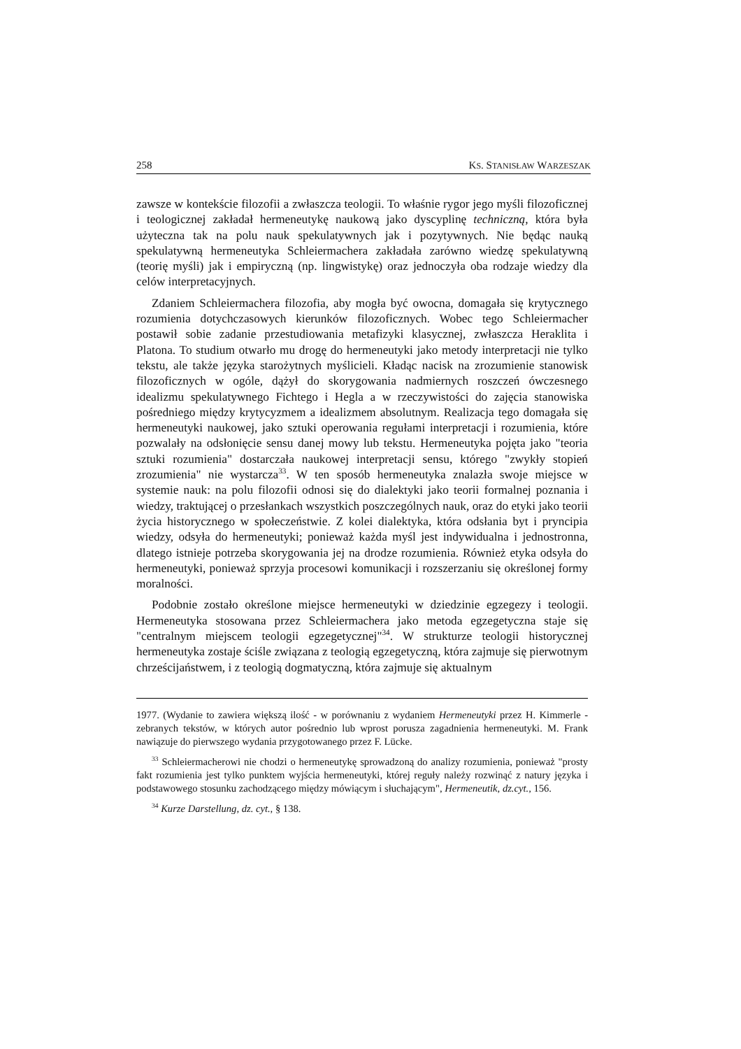258 KS. STANISŁAW WARZESZAK
zawsze w kontekście filozofii a zwłaszcza teologii. To właśnie rygor jego myśli filozoficznej i teologicznej zakładał hermeneutykę naukową jako dyscyplinę techniczną, która była użyteczna tak na polu nauk spekulatywnych jak i pozytywnych. Nie będąc nauką spekulatywną hermeneutyka Schleiermachera zakładała zarówno wiedzę spekulatywną (teorię myśli) jak i empiryczną (np. lingwistykę) oraz jednoczyła oba rodzaje wiedzy dla celów interpretacyjnych.
Zdaniem Schleiermachera filozofia, aby mogła być owocna, domagała się krytycznego rozumienia dotychczasowych kierunków filozoficznych. Wobec tego Schleiermacher postawił sobie zadanie przestudiowania metafizyki klasycznej, zwłaszcza Heraklita i Platona. To studium otwarło mu drogę do hermeneutyki jako metody interpretacji nie tylko tekstu, ale także języka starożytnych myślicieli. Kładąc nacisk na zrozumienie stanowisk filozoficznych w ogóle, dążył do skorygowania nadmiernych roszczeń ówczesnego idealizmu spekulatywnego Fichtego i Hegla a w rzeczywistości do zajęcia stanowiska pośredniego między krytycyzmem a idealizmem absolutnym. Realizacja tego domagała się hermeneutyki naukowej, jako sztuki operowania regułami interpretacji i rozumienia, które pozwalały na odsłonięcie sensu danej mowy lub tekstu. Hermeneutyka pojęta jako "teoria sztuki rozumienia" dostarczała naukowej interpretacji sensu, którego "zwykły stopień zrozumienia" nie wystarcza<sup>33</sup>. W ten sposób hermeneutyka znalazła swoje miejsce w systemie nauk: na polu filozofii odnosi się do dialektyki jako teorii formalnej poznania i wiedzy, traktującej o przesłankach wszystkich poszczególnych nauk, oraz do etyki jako teorii życia historycznego w społeczeństwie. Z kolei dialektyka, która odsłania byt i pryncipia wiedzy, odsyła do hermeneutyki; ponieważ każda myśl jest indywidualna i jednostronna, dlatego istnieje potrzeba skorygowania jej na drodze rozumienia. Również etyka odsyła do hermeneutyki, ponieważ sprzyja procesowi komunikacji i rozszerzaniu się określonej formy moralności.
Podobnie zostało określone miejsce hermeneutyki w dziedzinie egzegezy i teologii. Hermeneutyka stosowana przez Schleiermachera jako metoda egzegetyczna staje się "centralnym miejscem teologii egzegetycznej"<sup>34</sup>. W strukturze teologii historycznej hermeneutyka zostaje ściśle związana z teologią egzegetyczną, która zajmuje się pierwotnym chrześcijaństwem, i z teologią dogmatyczną, która zajmuje się aktualnym
1977. (Wydanie to zawiera większą ilość - w porównaniu z wydaniem Hermeneutyki przez H. Kimmerle - zebranych tekstów, w których autor pośrednio lub wprost porusza zagadnienia hermeneutyki. M. Frank nawiązuje do pierwszego wydania przygotowanego przez F. Lücke.
<sup>33</sup> Schleiermacherowi nie chodzi o hermeneutykę sprowadzoną do analizy rozumienia, ponieważ "prosty fakt rozumienia jest tylko punktem wyjścia hermeneutyki, której reguły należy rozwinąć z natury języka i podstawowego stosunku zachodzącego między mówiącym i słuchającym", Hermeneutik, dz.cyt., 156.
<sup>34</sup> Kurze Darstellung, dz. cyt., § 138.